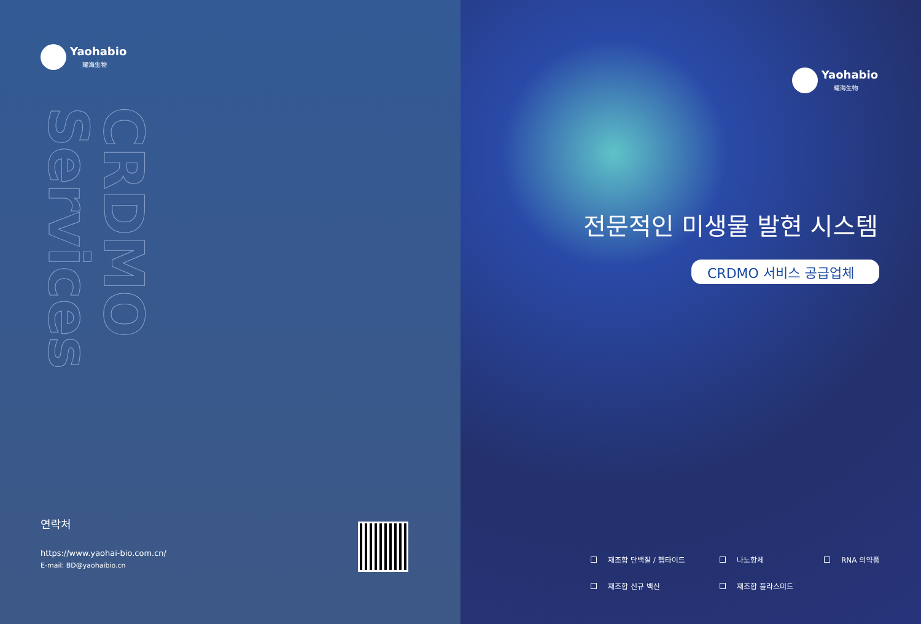Yaohabio
耀海生物
CRDMO Services
연락처
https://www.yaohai-bio.com.cn/
E-mail: BD@yaohaibio.cn
Yaohabio
耀海生物
전문적인 미생물 발현 시스템
CRDMO 서비스 공급업체
재조합 단백질 / 펩타이드
나노항체
RNA 의약품
재조합 신규 백신
재조합 플라스미드